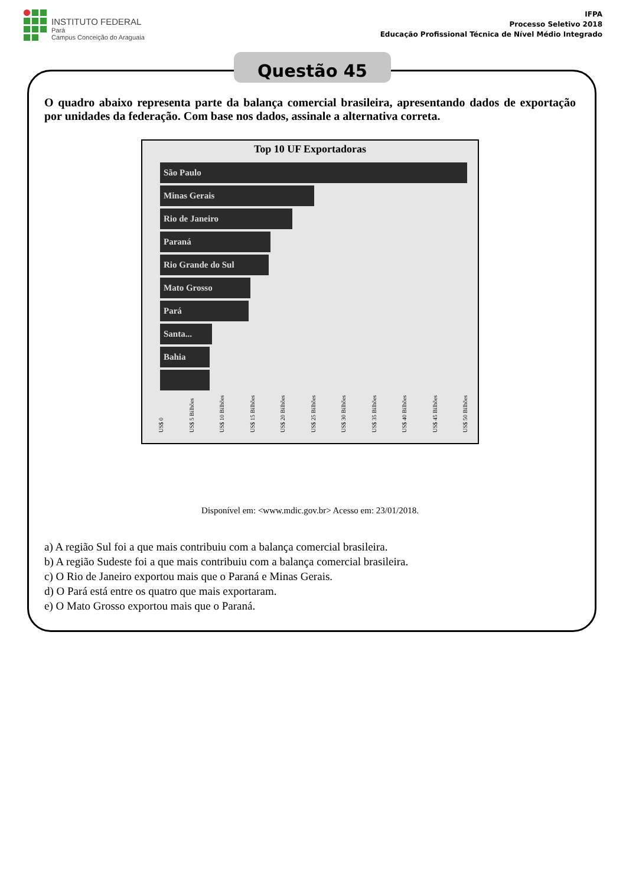INSTITUTO FEDERAL
Pará
Campus Conceição do Araguaia
IFPA
Processo Seletivo 2018
Educação Profissional Técnica de Nível Médio Integrado
Questão 45
O quadro abaixo representa parte da balança comercial brasileira, apresentando dados de exportação por unidades da federação. Com base nos dados, assinale a alternativa correta.
Top 10 UF Exportadoras
São Paulo
Minas Gerais
Rio de Janeiro
Paraná
Rio Grande do Sul
Mato Grosso
Pará
Santa...
Bahia
US$ 0 US$ 5 Bilhões US$ 10 Bilhões US$ 15 Bilhões US$ 20 Bilhões US$ 25 Bilhões US$ 30 Bilhões US$ 35 Bilhões US$ 40 Bilhões US$ 45 Bilhões US$ 50 Bilhões
Disponível em: <www.mdic.gov.br> Acesso em: 23/01/2018.
a) A região Sul foi a que mais contribuiu com a balança comercial brasileira.
b) A região Sudeste foi a que mais contribuiu com a balança comercial brasileira.
c) O Rio de Janeiro exportou mais que o Paraná e Minas Gerais.
d) O Pará está entre os quatro que mais exportaram.
e) O Mato Grosso exportou mais que o Paraná.